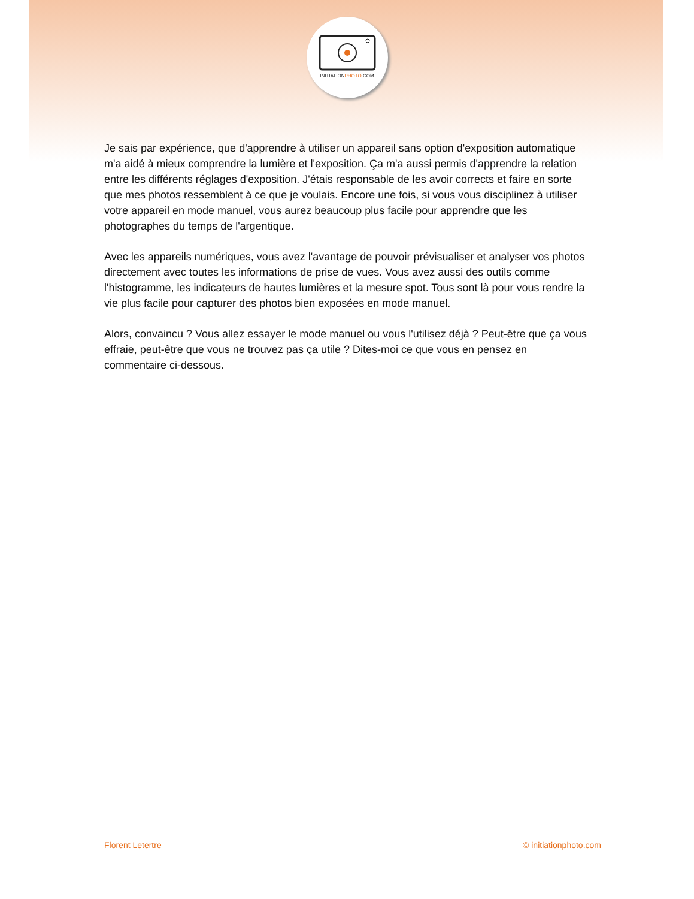INITIATIONPHOTO.COM
Je sais par expérience, que d'apprendre à utiliser un appareil sans option d'exposition automatique m'a aidé à mieux comprendre la lumière et l'exposition. Ça m'a aussi permis d'apprendre la relation entre les différents réglages d'exposition. J'étais responsable de les avoir corrects et faire en sorte que mes photos ressemblent à ce que je voulais. Encore une fois, si vous vous disciplinez à utiliser votre appareil en mode manuel, vous aurez beaucoup plus facile pour apprendre que les photographes du temps de l'argentique.
Avec les appareils numériques, vous avez l'avantage de pouvoir prévisualiser et analyser vos photos directement avec toutes les informations de prise de vues. Vous avez aussi des outils comme l'histogramme, les indicateurs de hautes lumières et la mesure spot. Tous sont là pour vous rendre la vie plus facile pour capturer des photos bien exposées en mode manuel.
Alors, convaincu ? Vous allez essayer le mode manuel ou vous l'utilisez déjà ? Peut-être que ça vous effraie, peut-être que vous ne trouvez pas ça utile ? Dites-moi ce que vous en pensez en commentaire ci-dessous.
Florent Letertre © initiationphoto.com